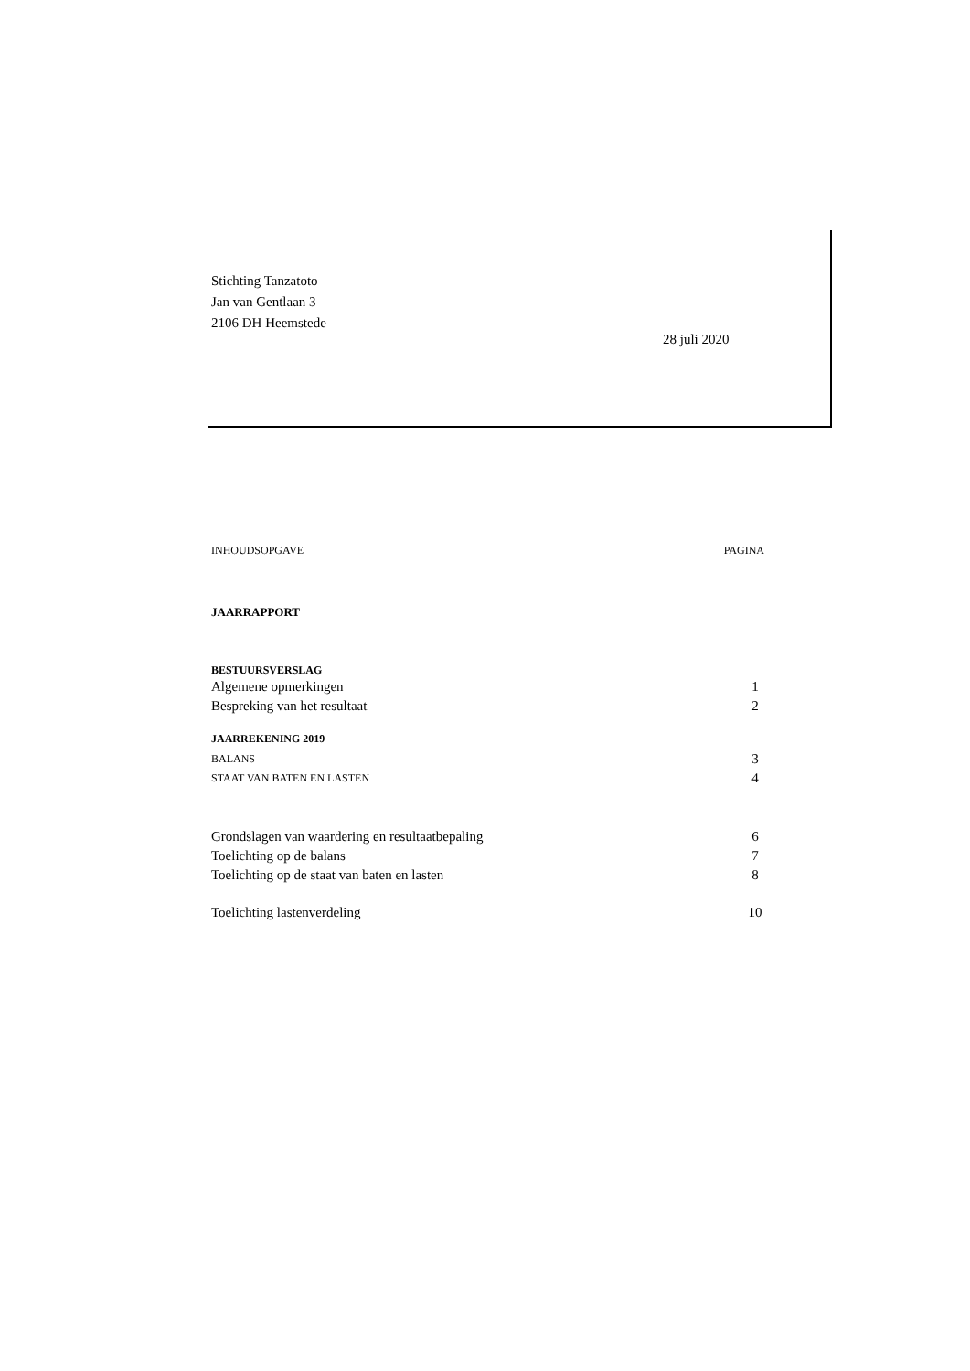Stichting Tanzatoto
Jan van Gentlaan 3
2106 DH Heemstede
28 juli 2020
INHOUDSOPGAVE PAGINA
JAARRAPPORT
BESTUURSVERSLAG
Algemene opmerkingen 1
Bespreking van het resultaat 2
JAARREKENING 2019
BALANS 3
STAAT VAN BATEN EN LASTEN 4
Grondslagen van waardering en resultaatbepaling 6
Toelichting op de balans 7
Toelichting op de staat van baten en lasten 8
Toelichting lastenverdeling 10